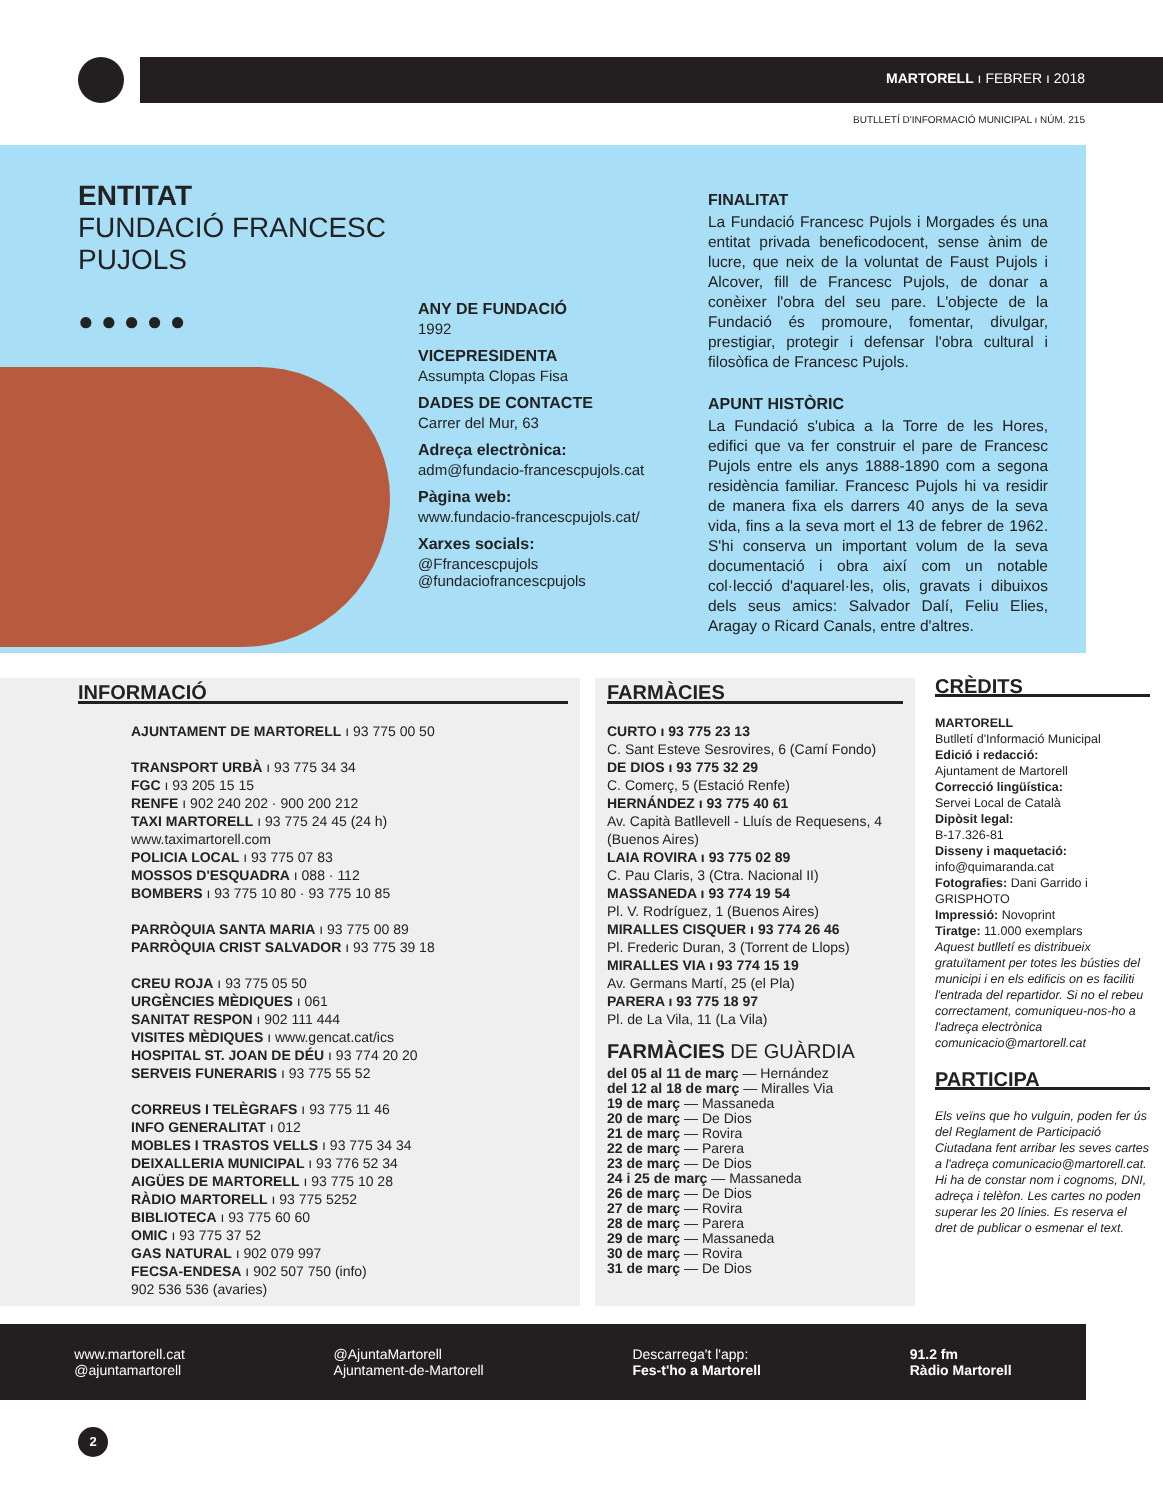MARTORELL ı FEBRER ı 2018
BUTLLETÍ D'INFORMACIÓ MUNICIPAL ı NÚM. 215
ENTITAT
FUNDACIÓ FRANCESC PUJOLS
● ● ● ● ●
ANY DE FUNDACIÓ
1992
VICEPRESIDENTA
Assumpta Clopas Fisa
DADES DE CONTACTE
Carrer del Mur, 63
Adreça electrònica:
adm@fundacio-francescpujols.cat
Pàgina web:
www.fundacio-francescpujols.cat/
Xarxes socials:
@Ffrancescpujols
@fundaciofrancescpujols
FINALITAT
La Fundació Francesc Pujols i Morgades és una entitat privada beneficodocent, sense ànim de lucre, que neix de la voluntat de Faust Pujols i Alcover, fill de Francesc Pujols, de donar a conèixer l'obra del seu pare. L'objecte de la Fundació és promoure, fomentar, divulgar, prestigiar, protegir i defensar l'obra cultural i filosòfica de Francesc Pujols.
APUNT HISTÒRIC
La Fundació s'ubica a la Torre de les Hores, edifici que va fer construir el pare de Francesc Pujols entre els anys 1888-1890 com a segona residència familiar. Francesc Pujols hi va residir de manera fixa els darrers 40 anys de la seva vida, fins a la seva mort el 13 de febrer de 1962. S'hi conserva un important volum de la seva documentació i obra així com un notable col·lecció d'aquarel·les, olis, gravats i dibuixos dels seus amics: Salvador Dalí, Feliu Elies, Aragay o Ricard Canals, entre d'altres.
INFORMACIÓ
AJUNTAMENT DE MARTORELL ı 93 775 00 50
TRANSPORT URBÀ ı 93 775 34 34
FGC ı 93 205 15 15
RENFE ı 902 240 202 · 900 200 212
TAXI MARTORELL ı 93 775 24 45 (24 h)
www.taximartorell.com
POLICIA LOCAL ı 93 775 07 83
MOSSOS D'ESQUADRA ı 088 · 112
BOMBERS ı 93 775 10 80 · 93 775 10 85
PARRÒQUIA SANTA MARIA ı 93 775 00 89
PARRÒQUIA CRIST SALVADOR ı 93 775 39 18
CREU ROJA ı 93 775 05 50
URGÈNCIES MÈDIQUES ı 061
SANITAT RESPON ı 902 111 444
VISITES MÈDIQUES ı www.gencat.cat/ics
HOSPITAL ST. JOAN DE DÉU ı 93 774 20 20
SERVEIS FUNERARIS ı 93 775 55 52
CORREUS I TELÈGRAFS ı 93 775 11 46
INFO GENERALITAT ı 012
MOBLES I TRASTOS VELLS ı 93 775 34 34
DEIXALLERIA MUNICIPAL ı 93 776 52 34
AIGÜES DE MARTORELL ı 93 775 10 28
RÀDIO MARTORELL ı 93 775 5252
BIBLIOTECA ı 93 775 60 60
OMIC ı 93 775 37 52
GAS NATURAL ı 902 079 997
FECSA-ENDESA ı 902 507 750 (info)
902 536 536 (avaries)
FARMÀCIES
CURTO ı 93 775 23 13
C. Sant Esteve Sesrovires, 6 (Camí Fondo)
DE DIOS ı 93 775 32 29
C. Comerç, 5 (Estació Renfe)
HERNÁNDEZ ı 93 775 40 61
Av. Capità Batllevell - Lluís de Requesens, 4 (Buenos Aires)
LAIA ROVIRA ı 93 775 02 89
C. Pau Claris, 3 (Ctra. Nacional II)
MASSANEDA ı 93 774 19 54
Pl. V. Rodríguez, 1 (Buenos Aires)
MIRALLES CISQUER ı 93 774 26 46
Pl. Frederic Duran, 3 (Torrent de Llops)
MIRALLES VIA ı 93 774 15 19
Av. Germans Martí, 25 (el Pla)
PARERA ı 93 775 18 97
Pl. de La Vila, 11 (La Vila)
FARMÀCIES DE GUÀRDIA
del 05 al 11 de març — Hernández
del 12 al 18 de març — Miralles Via
19 de març — Massaneda
20 de març — De Dios
21 de març — Rovira
22 de març — Parera
23 de març — De Dios
24 i 25 de març — Massaneda
26 de març — De Dios
27 de març — Rovira
28 de març — Parera
29 de març — Massaneda
30 de març — Rovira
31 de març — De Dios
CRÈDITS
MARTORELL
Butlletí d'Informació Municipal
Edició i redacció:
Ajuntament de Martorell
Correcció lingüística:
Servei Local de Català
Dipòsit legal:
B-17.326-81
Disseny i maquetació:
info@quimaranda.cat
Fotografies: Dani Garrido i GRISPHOTO
Impressió: Novoprint
Tiratge: 11.000 exemplars
Aquest butlletí es distribueix gratuïtament per totes les bústies del municipi i en els edificis on es faciliti l'entrada del repartidor. Si no el rebeu correctament, comuniqueu-nos-ho a l'adreça electrònica comunicacio@martorell.cat
PARTICIPA
Els veïns que ho vulguin, poden fer ús del Reglament de Participació Ciutadana fent arribar les seves cartes a l'adreça comunicacio@martorell.cat. Hi ha de constar nom i cognoms, DNI, adreça i telèfon. Les cartes no poden superar les 20 línies. Es reserva el dret de publicar o esmenar el text.
www.martorell.cat
@ajuntamartorell
@AjuntaMartorell
Ajuntament-de-Martorell
Descarrega't l'app:
Fes-t'ho a Martorell
91.2 fm
Ràdio Martorell
2